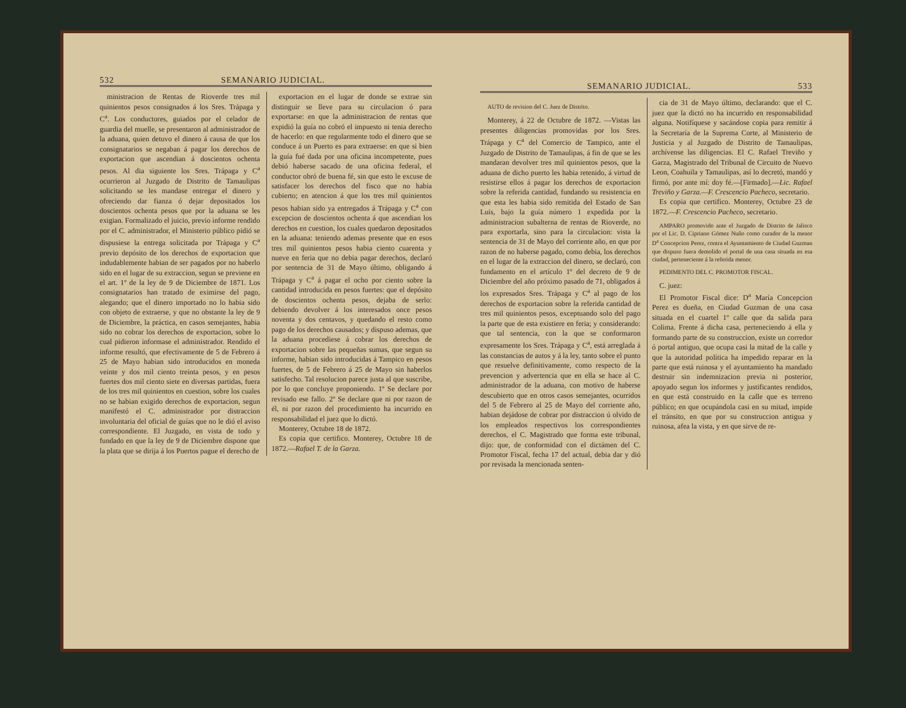532 SEMANARIO JUDICIAL.
ministracion de Rentas de Rioverde tres mil quinientos pesos consignados á los Sres. Trápaga y C<sup>a</sup>. Los conductores, guiados por el celador de guardia del muelle, se presentaron al administrador de la aduana, quien detuvo el dinero á causa de que los consignatarios se negaban á pagar los derechos de exportacion que ascendian á doscientos ochenta pesos. Al dia siguiente los Sres. Trápaga y C<sup>a</sup> ocurrieron al Juzgado de Distrito de Tamaulipas solicitando se les mandase entregar el dinero y ofreciendo dar fianza ó dejar depositados los doscientos ochenta pesos que por la aduana se les exigian. Formalizado el juicio, previo informe rendido por el C. administrador, el Ministerio público pidió se dispusiese la entrega solicitada por Trápaga y C<sup>a</sup> previo depósito de los derechos de exportacion que indudablemente habian de ser pagados por no haberlo sido en el lugar de su extraccion, segun se previene en el art. 1º de la ley de 9 de Diciembre de 1871. Los consignatarios han tratado de eximirse del pago, alegando; que el dinero importado no lo habia sido con objeto de extraerse, y que no obstante la ley de 9 de Diciembre, la práctica, en casos semejantes, habia sido no cobrar los derechos de exportacion, sobre lo cual pidieron informase el administrador. Rendido el informe resultó, que efectivamente de 5 de Febrero á 25 de Mayo habian sido introducidos en moneda veinte y dos mil ciento treinta pesos, y en pesos fuertes dos mil ciento siete en diversas partidas, fuera de los tres mil quinientos en cuestion, sobre los cuales no se habian exigido derechos de exportacion, segun manifestó el C. administrador por distraccion involuntaria del oficial de guías que no le dió el aviso correspondiente. El Juzgado, en vista de todo y fundado en que la ley de 9 de Diciembre dispone que la plata que se dirija á los Puertos pague el derecho de
exportacion en el lugar de donde se extrae sin distinguir se lleve para su circulacion ó para exportarse: en que la administracion de rentas que expidió la guía no cobró el impuesto ni tenia derecho de hacerlo: en que regularmente todo el dinero que se conduce á un Puerto es para extraerse: en que si bien la guía fué dada por una oficina incompetente, pues debió haberse sacado de una oficina federal, el conductor obró de buena fé, sin que esto le excuse de satisfacer los derechos del fisco que no habia cubierto; en atencion á que los tres mil quinientos pesos habian sido ya entregados á Trápaga y C<sup>a</sup> con excepcion de doscientos ochenta á que ascendian los derechos en cuestion, los cuales quedaron depositados en la aduana: teniendo ademas presente que en esos tres mil quinientos pesos habia ciento cuarenta y nueve en feria que no debia pagar derechos, declaró por sentencia de 31 de Mayo último, obligando á Trápaga y C<sup>a</sup> á pagar el ocho por ciento sobre la cantidad introducida en pesos fuertes: que el depósito de doscientos ochenta pesos, dejaba de serlo: debiendo devolver á los interesados once pesos noventa y dos centavos, y quedando el resto como pago de los derechos causados; y dispuso ademas, que la aduana procediese á cobrar los derechos de exportacion sobre las pequeñas sumas, que segun su informe, habian sido introducidas á Tampico en pesos fuertes, de 5 de Febrero á 25 de Mayo sin haberlos satisfecho. Tal resolucion parece justa al que suscribe, por lo que concluye proponiendo. 1º Se declare por revisado ese fallo. 2º Se declare que ni por razon de él, ni por razon del procedimiento ha incurrido en responsabilidad el juez que lo dictó.
Monterey, Octubre 18 de 1872.
Es copia que certifico. Monterey, Octubre 18 de 1872.—Rafael T. de la Garza.
SEMANARIO JUDICIAL. 533
AUTO de revision del C. Juez de Distrito.
Monterey, á 22 de Octubre de 1872. —Vistas las presentes diligencias promovidas por los Sres. Trápaga y C<sup>a</sup> del Comercio de Tampico, ante el Juzgado de Distrito de Tamaulipas, á fin de que se les mandaran devolver tres mil quinientos pesos, que la aduana de dicho puerto les habia retenido, á virtud de resistirse ellos á pagar los derechos de exportacion sobre la referida cantidad, fundando su resistencia en que esta les habia sido remitida del Estado de San Luis, bajo la guía número 1 expedida por la administracion subalterna de rentas de Rioverde, no para exportarla, sino para la circulacion: vista la sentencia de 31 de Mayo del corriente año, en que por razon de no haberse pagado, como debia, los derechos en el lugar de la extraccion del dinero, se declaró, con fundamento en el artículo 1º del decreto de 9 de Diciembre del año próximo pasado de 71, obligados á los expresados Sres. Trápaga y C<sup>a</sup> al pago de los derechos de exportacion sobre la referida cantidad de tres mil quinientos pesos, exceptuando solo del pago la parte que de esta existiere en feria; y considerando: que tal sentencia, con la que se conformaron expresamente los Sres. Trápaga y C<sup>a</sup>, está arreglada á las constancias de autos y á la ley, tanto sobre el punto que resuelve definitivamente, como respecto de la prevencion y advertencia que en ella se hace al C. administrador de la aduana, con motivo de haberse descubierto que en otros casos semejantes, ocurridos del 5 de Febrero al 25 de Mayo del corriente año, habian dejádose de cobrar por distraccion ú olvido de los empleados respectivos los correspondientes derechos, el C. Magistrado que forma este tribunal, dijo: que, de conformidad con el dictámen del C. Promotor Fiscal, fecha 17 del actual, debia dar y dió por revisada la mencionada senten-
cia de 31 de Mayo último, declarando: que el C. juez que la dictó no ha incurrido en responsabilidad alguna. Notifíquese y sacándose copia para remitir á la Secretaría de la Suprema Corte, al Ministerio de Justicia y al Juzgado de Distrito de Tamaulipas, archívense las diligencias. El C. Rafael Treviño y Garza, Magistrado del Tribunal de Circuito de Nuevo Leon, Coahuila y Tamaulipas, así lo decretó, mandó y firmó, por ante mí: doy fé.—[Firmado].—Lic. Rafael Treviño y Garza.—F. Crescencio Pacheco, secretario.
Es copia que certifico. Monterey, Octubre 23 de 1872.—F. Crescencio Pacheco, secretario.
AMPARO promovido ante el Juzgado de Distrito de Jalisco por el Lic. D. Cipriano Gómez Nuño como curador de la menor D<sup>a</sup> Concepcion Perez, contra el Ayuntamiento de Ciudad Guzman que dispuso fuera demolido el portal de una casa situada en esa ciudad, perteneciente á la referida menor.
PEDIMENTO DEL C. PROMOTOR FISCAL.
C. juez:
El Promotor Fiscal dice: D<sup>a</sup> María Concepcion Perez es dueña, en Ciudad Guzman de una casa situada en el cuartel 1º calle que da salida para Colima. Frente á dicha casa, perteneciendo á ella y formando parte de su construccion, existe un corredor ó portal antiguo, que ocupa casi la mitad de la calle y que la autoridad política ha impedido reparar en la parte que está ruinosa y el ayuntamiento ha mandado destruir sin indemnizacion previa ni posterior, apoyado segun los informes y justificantes rendidos, en que está construido en la calle que es terreno público; en que ocupándola casi en su mitad, impide el tránsito, en que por su construccion antigua y ruinosa, afea la vista, y en que sirve de re-